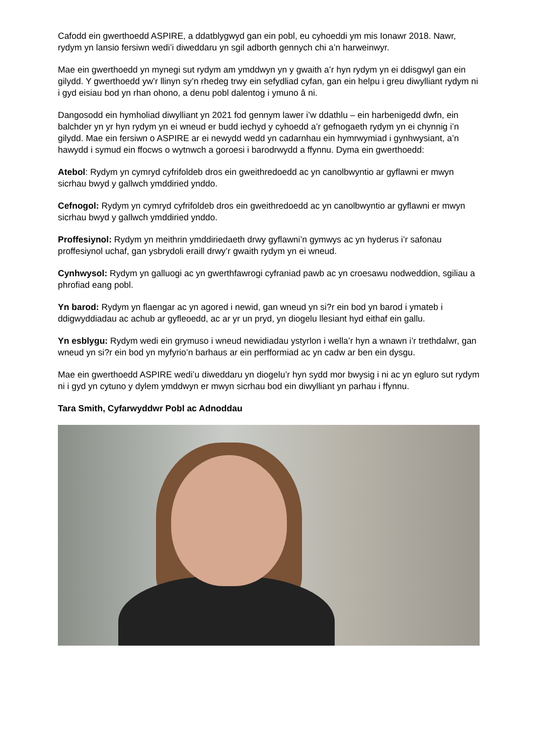Cafodd ein gwerthoedd ASPIRE, a ddatblygwyd gan ein pobl, eu cyhoeddi ym mis Ionawr 2018. Nawr, rydym yn lansio fersiwn wedi’i diweddaru yn sgil adborth gennych chi a’n harweinwyr.
Mae ein gwerthoedd yn mynegi sut rydym am ymddwyn yn y gwaith a’r hyn rydym yn ei ddisgwyl gan ein gilydd. Y gwerthoedd yw’r llinyn sy’n rhedeg trwy ein sefydliad cyfan, gan ein helpu i greu diwylliant rydym ni i gyd eisiau bod yn rhan ohono, a denu pobl dalentog i ymuno â ni.
Dangosodd ein hymholiad diwylliant yn 2021 fod gennym lawer i’w ddathlu – ein harbenigedd dwfn, ein balchder yn yr hyn rydym yn ei wneud er budd iechyd y cyhoedd a’r gefnogaeth rydym yn ei chynnig i’n gilydd. Mae ein fersiwn o ASPIRE ar ei newydd wedd yn cadarnhau ein hymrwymiad i gynhwysiant, a’n hawydd i symud ein ffocws o wytnwch a goroesi i barodrwydd a ffynnu. Dyma ein gwerthoedd:
Atebol: Rydym yn cymryd cyfrifoldeb dros ein gweithredoedd ac yn canolbwyntio ar gyflawni er mwyn sicrhau bwyd y gallwch ymddiried ynddo.
Cefnogol: Rydym yn cymryd cyfrifoldeb dros ein gweithredoedd ac yn canolbwyntio ar gyflawni er mwyn sicrhau bwyd y gallwch ymddiried ynddo.
Proffesiynol: Rydym yn meithrin ymddiriedaeth drwy gyflawni’n gymwys ac yn hyderus i’r safonau proffesiynol uchaf, gan ysbrydoli eraill drwy’r gwaith rydym yn ei wneud.
Cynhwysol: Rydym yn galluogi ac yn gwerthfawrogi cyfraniad pawb ac yn croesawu nodweddion, sgiliau a phrofiad eang pobl.
Yn barod: Rydym yn flaengar ac yn agored i newid, gan wneud yn si?r ein bod yn barod i ymateb i ddigwyddiadau ac achub ar gyfleoedd, ac ar yr un pryd, yn diogelu llesiant hyd eithaf ein gallu.
Yn esblygu: Rydym wedi ein grymuso i wneud newidiadau ystyrlon i wella’r hyn a wnawn i’r trethdalwr, gan wneud yn si?r ein bod yn myfyrio’n barhaus ar ein perfformiad ac yn cadw ar ben ein dysgu.
Mae ein gwerthoedd ASPIRE wedi’u diweddaru yn diogelu’r hyn sydd mor bwysig i ni ac yn egluro sut rydym ni i gyd yn cytuno y dylem ymddwyn er mwyn sicrhau bod ein diwylliant yn parhau i ffynnu.
Tara Smith, Cyfarwyddwr Pobl ac Adnoddau